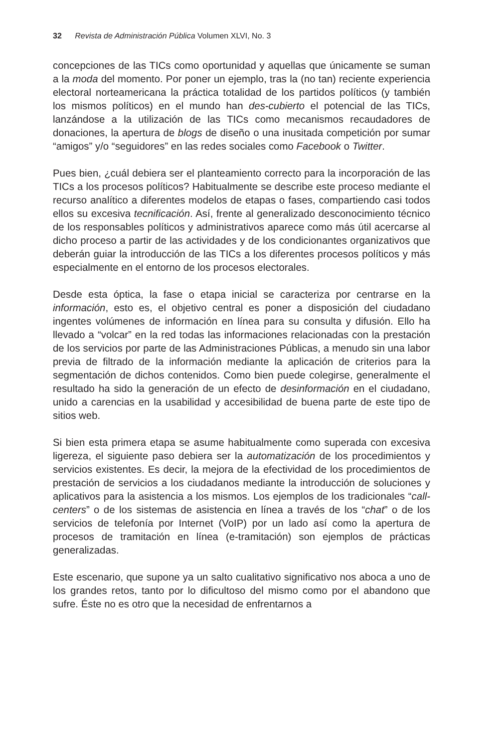32 Revista de Administración Pública Volumen XLVI, No. 3
concepciones de las TICs como oportunidad y aquellas que únicamente se suman a la moda del momento. Por poner un ejemplo, tras la (no tan) reciente experiencia electoral norteamericana la práctica totalidad de los partidos políticos (y también los mismos políticos) en el mundo han des-cubierto el potencial de las TICs, lanzándose a la utilización de las TICs como mecanismos recaudadores de donaciones, la apertura de blogs de diseño o una inusitada competición por sumar “amigos” y/o “seguidores” en las redes sociales como Facebook o Twitter.
Pues bien, ¿cuál debiera ser el planteamiento correcto para la incorporación de las TICs a los procesos políticos? Habitualmente se describe este proceso mediante el recurso analítico a diferentes modelos de etapas o fases, compartiendo casi todos ellos su excesiva tecnificación. Así, frente al generalizado desconocimiento técnico de los responsables políticos y administrativos aparece como más útil acercarse al dicho proceso a partir de las actividades y de los condicionantes organizativos que deberán guiar la introducción de las TICs a los diferentes procesos políticos y más especialmente en el entorno de los procesos electorales.
Desde esta óptica, la fase o etapa inicial se caracteriza por centrarse en la información, esto es, el objetivo central es poner a disposición del ciudadano ingentes volúmenes de información en línea para su consulta y difusión. Ello ha llevado a “volcar” en la red todas las informaciones relacionadas con la prestación de los servicios por parte de las Administraciones Públicas, a menudo sin una labor previa de filtrado de la información mediante la aplicación de criterios para la segmentación de dichos contenidos. Como bien puede colegirse, generalmente el resultado ha sido la generación de un efecto de desinformación en el ciudadano, unido a carencias en la usabilidad y accesibilidad de buena parte de este tipo de sitios web.
Si bien esta primera etapa se asume habitualmente como superada con excesiva ligereza, el siguiente paso debiera ser la automatización de los procedimientos y servicios existentes. Es decir, la mejora de la efectividad de los procedimientos de prestación de servicios a los ciudadanos mediante la introducción de soluciones y aplicativos para la asistencia a los mismos. Los ejemplos de los tradicionales “call-centers” o de los sistemas de asistencia en línea a través de los “chat” o de los servicios de telefonía por Internet (VoIP) por un lado así como la apertura de procesos de tramitación en línea (e-tramitación) son ejemplos de prácticas generalizadas.
Este escenario, que supone ya un salto cualitativo significativo nos aboca a uno de los grandes retos, tanto por lo dificultoso del mismo como por el abandono que sufre. Éste no es otro que la necesidad de enfrentarnos a